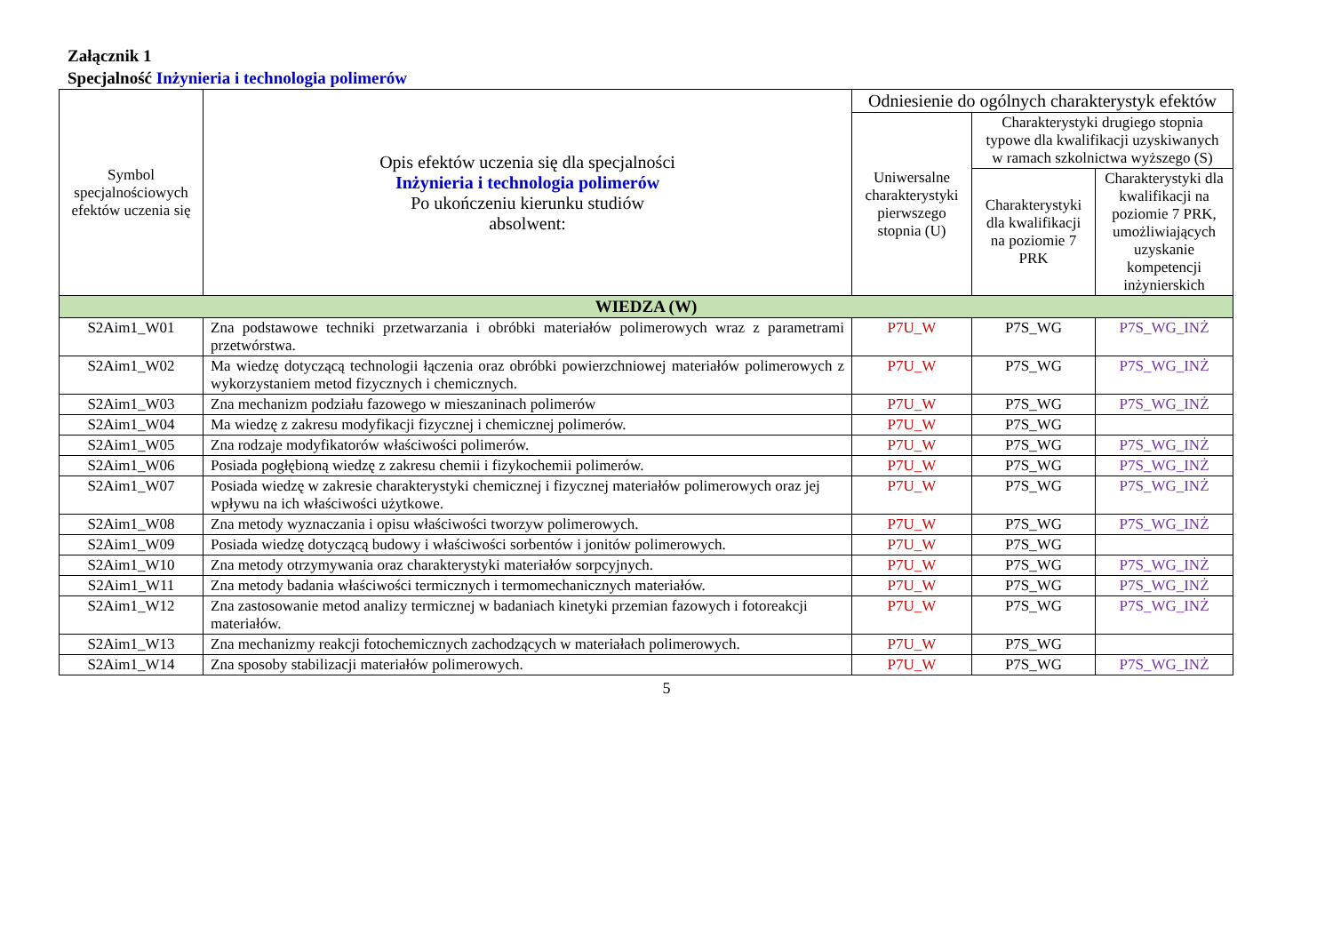Załącznik 1
Specjalność Inżynieria i technologia polimerów
| Symbol specjalnościowych efektów uczenia się | Opis efektów uczenia się dla specjalności Inżynieria i technologia polimerów Po ukończeniu kierunku studiów absolwent: | Odniesienie do ogólnych charakterystyk efektów | | |
| --- | --- | --- | --- | --- |
| | | Uniwersalne charakterystyki pierwszego stopnia (U) | Charakterystyki drugiego stopnia typowe dla kwalifikacji uzyskiwanych w ramach szkolnictwa wyższego (S) | |
| | | | Charakterystyki dla kwalifikacji na poziomie 7 PRK | Charakterystyki dla kwalifikacji na poziomie 7 PRK, umożliwiających uzyskanie kompetencji inżynierskich |
| WIEDZA (W) | | | | |
| S2Aim1_W01 | Zna podstawowe techniki przetwarzania i obróbki materiałów polimerowych wraz z parametrami przetwórstwa. | P7U_W | P7S_WG | P7S_WG_INŻ |
| S2Aim1_W02 | Ma wiedzę dotyczącą technologii łączenia oraz obróbki powierzchniowej materiałów polimerowych z wykorzystaniem metod fizycznych i chemicznych. | P7U_W | P7S_WG | P7S_WG_INŻ |
| S2Aim1_W03 | Zna mechanizm podziału fazowego w mieszaninach polimerów | P7U_W | P7S_WG | P7S_WG_INŻ |
| S2Aim1_W04 | Ma wiedzę z zakresu modyfikacji fizycznej i chemicznej polimerów. | P7U_W | P7S_WG | |
| S2Aim1_W05 | Zna rodzaje modyfikatorów właściwości polimerów. | P7U_W | P7S_WG | P7S_WG_INŻ |
| S2Aim1_W06 | Posiada pogłębioną wiedzę z zakresu chemii i fizykochemii polimerów. | P7U_W | P7S_WG | P7S_WG_INŻ |
| S2Aim1_W07 | Posiada wiedzę w zakresie charakterystyki chemicznej i fizycznej materiałów polimerowych oraz jej wpływu na ich właściwości użytkowe. | P7U_W | P7S_WG | P7S_WG_INŻ |
| S2Aim1_W08 | Zna metody wyznaczania i opisu właściwości tworzyw polimerowych. | P7U_W | P7S_WG | P7S_WG_INŻ |
| S2Aim1_W09 | Posiada wiedzę dotyczącą budowy i właściwości sorbentów i jonitów polimerowych. | P7U_W | P7S_WG | |
| S2Aim1_W10 | Zna metody otrzymywania oraz charakterystyki materiałów sorpcyjnych. | P7U_W | P7S_WG | P7S_WG_INŻ |
| S2Aim1_W11 | Zna metody badania właściwości termicznych i termomechanicznych materiałów. | P7U_W | P7S_WG | P7S_WG_INŻ |
| S2Aim1_W12 | Zna zastosowanie metod analizy termicznej w badaniach kinetyki przemian fazowych i fotoreakcji materiałów. | P7U_W | P7S_WG | P7S_WG_INŻ |
| S2Aim1_W13 | Zna mechanizmy reakcji fotochemicznych zachodzących w materiałach polimerowych. | P7U_W | P7S_WG | |
| S2Aim1_W14 | Zna sposoby stabilizacji materiałów polimerowych. | P7U_W | P7S_WG | P7S_WG_INŻ |
5